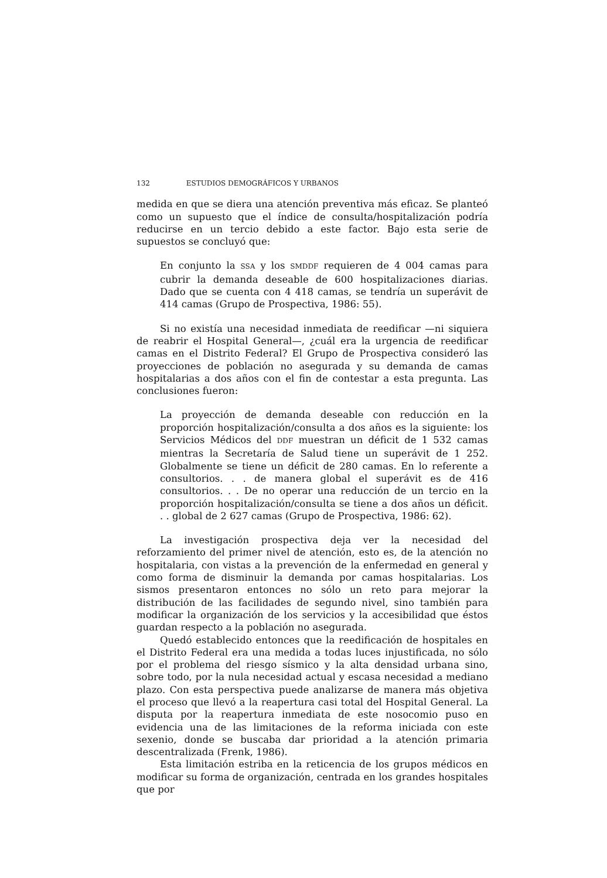132 ESTUDIOS DEMOGRÁFICOS Y URBANOS
medida en que se diera una atención preventiva más eficaz. Se planteó como un supuesto que el índice de consulta/hospitalización podría reducirse en un tercio debido a este factor. Bajo esta serie de supuestos se concluyó que:
En conjunto la SSA y los SMDDF requieren de 4 004 camas para cubrir la demanda deseable de 600 hospitalizaciones diarias. Dado que se cuenta con 4 418 camas, se tendría un superávit de 414 camas (Grupo de Prospectiva, 1986: 55).
Si no existía una necesidad inmediata de reedificar —ni siquiera de reabrir el Hospital General—, ¿cuál era la urgencia de reedificar camas en el Distrito Federal? El Grupo de Prospectiva consideró las proyecciones de población no asegurada y su demanda de camas hospitalarias a dos años con el fin de contestar a esta pregunta. Las conclusiones fueron:
La proyección de demanda deseable con reducción en la proporción hospitalización/consulta a dos años es la siguiente: los Servicios Médicos del DDF muestran un déficit de 1 532 camas mientras la Secretaría de Salud tiene un superávit de 1 252. Globalmente se tiene un déficit de 280 camas. En lo referente a consultorios. . . de manera global el superávit es de 416 consultorios. . . De no operar una reducción de un tercio en la proporción hospitalización/consulta se tiene a dos años un déficit. . . global de 2 627 camas (Grupo de Prospectiva, 1986: 62).
La investigación prospectiva deja ver la necesidad del reforzamiento del primer nivel de atención, esto es, de la atención no hospitalaria, con vistas a la prevención de la enfermedad en general y como forma de disminuir la demanda por camas hospitalarias. Los sismos presentaron entonces no sólo un reto para mejorar la distribución de las facilidades de segundo nivel, sino también para modificar la organización de los servicios y la accesibilidad que éstos guardan respecto a la población no asegurada.
Quedó establecido entonces que la reedificación de hospitales en el Distrito Federal era una medida a todas luces injustificada, no sólo por el problema del riesgo sísmico y la alta densidad urbana sino, sobre todo, por la nula necesidad actual y escasa necesidad a mediano plazo. Con esta perspectiva puede analizarse de manera más objetiva el proceso que llevó a la reapertura casi total del Hospital General. La disputa por la reapertura inmediata de este nosocomio puso en evidencia una de las limitaciones de la reforma iniciada con este sexenio, donde se buscaba dar prioridad a la atención primaria descentralizada (Frenk, 1986).
Esta limitación estriba en la reticencia de los grupos médicos en modificar su forma de organización, centrada en los grandes hospitales que por